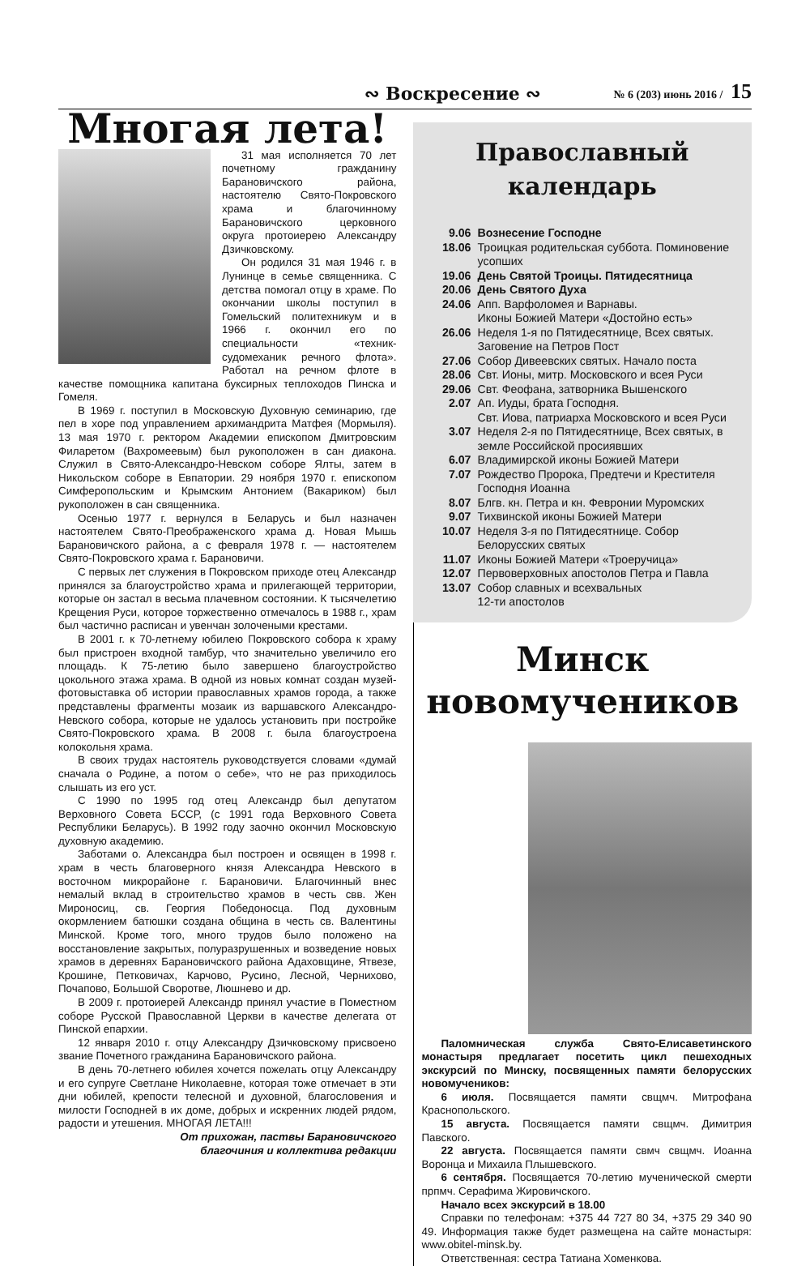∾ Воскресение ∾ № 6 (203) июнь 2016 / 15
Многая лета!
31 мая исполняется 70 лет почетному гражданину Барановичского района, настоятелю Свято-Покровского храма и благочинному Барановичского церковного округа протоиерею Александру Дзичковскому.
Он родился 31 мая 1946 г. в Лунинце в семье священника. С детства помогал отцу в храме. По окончании школы поступил в Гомельский политехникум и в 1966 г. окончил его по специальности «техник-судомеханик речного флота». Работал на речном флоте в качестве помощника капитана буксирных теплоходов Пинска и Гомеля.
В 1969 г. поступил в Московскую Духовную семинарию, где пел в хоре под управлением архимандрита Матфея (Мормыля). 13 мая 1970 г. ректором Академии епископом Дмитровским Филаретом (Вахромеевым) был рукоположен в сан диакона. Служил в Свято-Александро-Невском соборе Ялты, затем в Никольском соборе в Евпатории. 29 ноября 1970 г. епископом Симферопольским и Крымским Антонием (Вакариком) был рукоположен в сан священника.
Осенью 1977 г. вернулся в Беларусь и был назначен настоятелем Свято-Преображенского храма д. Новая Мышь Барановичского района, а с февраля 1978 г. — настоятелем Свято-Покровского храма г. Барановичи.
С первых лет служения в Покровском приходе отец Александр принялся за благоустройство храма и прилегающей территории, которые он застал в весьма плачевном состоянии. К тысячелетию Крещения Руси, которое торжественно отмечалось в 1988 г., храм был частично расписан и увенчан золочеными крестами.
В 2001 г. к 70-летнему юбилею Покровского собора к храму был пристроен входной тамбур, что значительно увеличило его площадь. К 75-летию было завершено благоустройство цокольного этажа храма. В одной из новых комнат создан музей-фотовыставка об истории православных храмов города, а также представлены фрагменты мозаик из варшавского Александро-Невского собора, которые не удалось установить при постройке Свято-Покровского храма. В 2008 г. была благоустроена колокольня храма.
В своих трудах настоятель руководствуется словами «думай сначала о Родине, а потом о себе», что не раз приходилось слышать из его уст.
С 1990 по 1995 год отец Александр был депутатом Верховного Совета БССР, (с 1991 года Верховного Совета Республики Беларусь). В 1992 году заочно окончил Московскую духовную академию.
Заботами о. Александра был построен и освящен в 1998 г. храм в честь благоверного князя Александра Невского в восточном микрорайоне г. Барановичи. Благочинный внес немалый вклад в строительство храмов в честь свв. Жен Мироносиц, св. Георгия Победоносца. Под духовным окормлением батюшки создана община в честь св. Валентины Минской. Кроме того, много трудов было положено на восстановление закрытых, полуразрушенных и возведение новых храмов в деревнях Барановичского района Адаховщине, Ятвезе, Крошине, Петковичах, Карчово, Русино, Лесной, Чернихово, Почапово, Большой Своротве, Люшнево и др.
В 2009 г. протоиерей Александр принял участие в Поместном соборе Русской Православной Церкви в качестве делегата от Пинской епархии.
12 января 2010 г. отцу Александру Дзичковскому присвоено звание Почетного гражданина Барановичского района.
В день 70-летнего юбилея хочется пожелать отцу Александру и его супруге Светлане Николаевне, которая тоже отмечает в эти дни юбилей, крепости телесной и духовной, благословения и милости Господней в их доме, добрых и искренних людей рядом, радости и утешения. МНОГАЯ ЛЕТА!!!
От прихожан, паствы Барановичского
благочиния и коллектива редакции
Православный
календарь
9.06 Вознесение Господне
18.06 Троицкая родительская суббота. Поминовение усопших
19.06 День Святой Троицы. Пятидесятница
20.06 День Святого Духа
24.06 Апп. Варфоломея и Варнавы.
Иконы Божией Матери «Достойно есть»
26.06 Неделя 1-я по Пятидесятнице, Всех святых. Заговение на Петров Пост
27.06 Собор Дивеевских святых. Начало поста
28.06 Свт. Ионы, митр. Московского и всея Руси
29.06 Свт. Феофана, затворника Вышенского
2.07 Ап. Иуды, брата Господня.
Свт. Иова, патриарха Московского и всея Руси
3.07 Неделя 2-я по Пятидесятнице, Всех святых, в земле Российской просиявших
6.07 Владимирской иконы Божией Матери
7.07 Рождество Пророка, Предтечи и Крестителя Господня Иоанна
8.07 Блгв. кн. Петра и кн. Февронии Муромских
9.07 Тихвинской иконы Божией Матери
10.07 Неделя 3-я по Пятидесятнице. Собор Белорусских святых
11.07 Иконы Божией Матери «Троеручица»
12.07 Первоверховных апостолов Петра и Павла
13.07 Собор славных и всехвальных
12-ти апостолов
Минск
новомучеников
Паломническая служба Свято-Елисаветинского монастыря предлагает посетить цикл пешеходных экскурсий по Минску, посвященных памяти белорусских новомучеников:
6 июля. Посвящается памяти свщмч. Митрофана Краснопольского.
15 августа. Посвящается памяти свщмч. Димитрия Павского.
22 августа. Посвящается памяти свмч свщмч. Иоанна Воронца и Михаила Плышевского.
6 сентября. Посвящается 70-летию мученической смерти прпмч. Серафима Жировичского.
Начало всех экскурсий в 18.00
Справки по телефонам: +375 44 727 80 34, +375 29 340 90 49. Информация также будет размещена на сайте монастыря: www.obitel-minsk.by.
Ответственная: сестра Татиана Хоменкова.